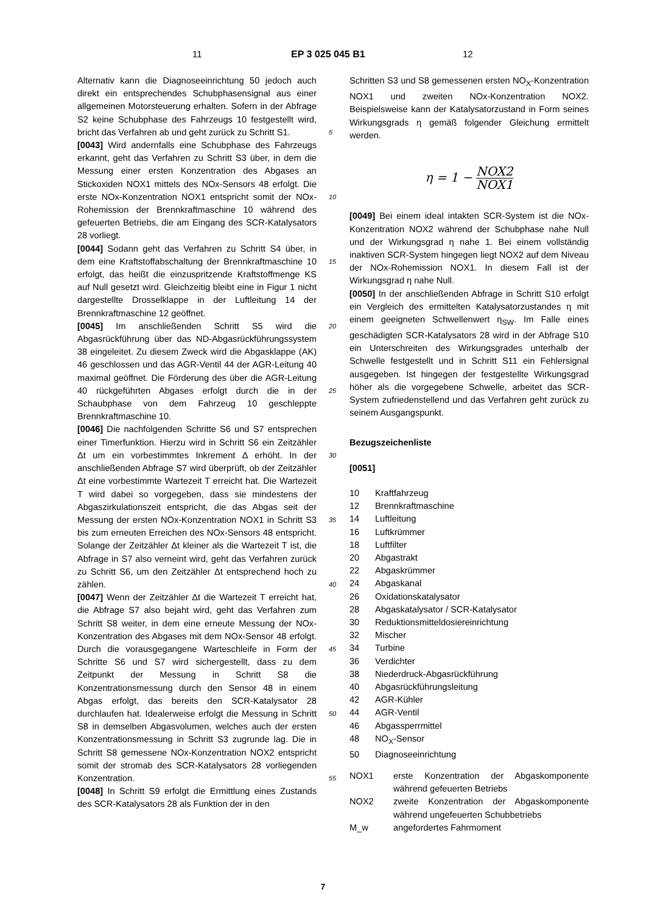11 EP 3 025 045 B1 12
Alternativ kann die Diagnoseeinrichtung 50 jedoch auch direkt ein entsprechendes Schubphasensignal aus einer allgemeinen Motorsteuerung erhalten. Sofern in der Abfrage S2 keine Schubphase des Fahrzeugs 10 festgestellt wird, bricht das Verfahren ab und geht zurück zu Schritt S1.
[0043] Wird andernfalls eine Schubphase des Fahrzeugs erkannt, geht das Verfahren zu Schritt S3 über, in dem die Messung einer ersten Konzentration des Abgases an Stickoxiden NOX1 mittels des NOx-Sensors 48 erfolgt. Die erste NOx-Konzentration NOX1 entspricht somit der NOx-Rohemission der Brennkraftmaschine 10 während des gefeuerten Betriebs, die am Eingang des SCR-Katalysators 28 vorliegt.
[0044] Sodann geht das Verfahren zu Schritt S4 über, in dem eine Kraftstoffabschaltung der Brennkraftmaschine 10 erfolgt, das heißt die einzuspritzende Kraftstoffmenge KS auf Null gesetzt wird. Gleichzeitig bleibt eine in Figur 1 nicht dargestellte Drosselklappe in der Luftleitung 14 der Brennkraftmaschine 12 geöffnet.
[0045] Im anschließenden Schritt S5 wird die Abgasrückführung über das ND-Abgasrückführungssystem 38 eingeleitet. Zu diesem Zweck wird die Abgasklappe (AK) 46 geschlossen und das AGR-Ventil 44 der AGR-Leitung 40 maximal geöffnet. Die Förderung des über die AGR-Leitung 40 rückgeführten Abgases erfolgt durch die in der Schaubphase von dem Fahrzeug 10 geschleppte Brennkraftmaschine 10.
[0046] Die nachfolgenden Schritte S6 und S7 entsprechen einer Timerfunktion. Hierzu wird in Schritt S6 ein Zeitzähler Δt um ein vorbestimmtes Inkrement Δ erhöht. In der anschließenden Abfrage S7 wird überprüft, ob der Zeitzähler Δt eine vorbestimmte Wartezeit T erreicht hat. Die Wartezeit T wird dabei so vorgegeben, dass sie mindestens der Abgaszirkulationszeit entspricht, die das Abgas seit der Messung der ersten NOx-Konzentration NOX1 in Schritt S3 bis zum erneuten Erreichen des NOx-Sensors 48 entspricht. Solange der Zeitzähler Δt kleiner als die Wartezeit T ist, die Abfrage in S7 also verneint wird, geht das Verfahren zurück zu Schritt S6, um den Zeitzähler Δt entsprechend hoch zu zählen.
[0047] Wenn der Zeitzähler Δt die Wartezeit T erreicht hat, die Abfrage S7 also bejaht wird, geht das Verfahren zum Schritt S8 weiter, in dem eine erneute Messung der NOx-Konzentration des Abgases mit dem NOx-Sensor 48 erfolgt. Durch die vorausgegangene Warteschleife in Form der Schritte S6 und S7 wird sichergestellt, dass zu dem Zeitpunkt der Messung in Schritt S8 die Konzentrationsmessung durch den Sensor 48 in einem Abgas erfolgt, das bereits den SCR-Katalysator 28 durchlaufen hat. Idealerweise erfolgt die Messung in Schritt S8 in demselben Abgasvolumen, welches auch der ersten Konzentrationsmessung in Schritt S3 zugrunde lag. Die in Schritt S8 gemessene NOx-Konzentration NOX2 entspricht somit der stromab des SCR-Katalysators 28 vorliegenden Konzentration.
[0048] In Schritt S9 erfolgt die Ermittlung eines Zustands des SCR-Katalysators 28 als Funktion der in den
Schritten S3 und S8 gemessenen ersten NO<sub>X</sub>-Konzentration NOX1 und zweiten NOx-Konzentration NOX2. Beispielsweise kann der Katalysatorzustand in Form seines Wirkungsgrads η gemäß folgender Gleichung ermittelt werden.
η = 1 − NOX2 NOX1
[0049] Bei einem ideal intakten SCR-System ist die NOx-Konzentration NOX2 während der Schubphase nahe Null und der Wirkungsgrad η nahe 1. Bei einem vollständig inaktiven SCR-System hingegen liegt NOX2 auf dem Niveau der NOx-Rohemission NOX1. In diesem Fall ist der Wirkungsgrad η nahe Null.
[0050] In der anschließenden Abfrage in Schritt S10 erfolgt ein Vergleich des ermittelten Katalysatorzustandes η mit einem geeigneten Schwellenwert η<sub>SW</sub>. Im Falle eines geschädigten SCR-Katalysators 28 wird in der Abfrage S10 ein Unterschreiten des Wirkungsgrades unterhalb der Schwelle festgestellt und in Schritt S11 ein Fehlersignal ausgegeben. Ist hingegen der festgestellte Wirkungsgrad höher als die vorgegebene Schwelle, arbeitet das SCR-System zufriedenstellend und das Verfahren geht zurück zu seinem Ausgangspunkt.
Bezugszeichenliste
[0051]
| 10 | Kraftfahrzeug |
| 12 | Brennkraftmaschine |
| 14 | Luftleitung |
| 16 | Luftkrümmer |
| 18 | Luftfilter |
| 20 | Abgastrakt |
| 22 | Abgaskrümmer |
| 24 | Abgaskanal |
| 26 | Oxidationskatalysator |
| 28 | Abgaskatalysator / SCR-Katalysator |
| 30 | Reduktionsmitteldosiereinrichtung |
| 32 | Mischer |
| 34 | Turbine |
| 36 | Verdichter |
| 38 | Niederdruck-Abgasrückführung |
| 40 | Abgasrückführungsleitung |
| 42 | AGR-Kühler |
| 44 | AGR-Ventil |
| 46 | Abgassperrmittel |
| 48 | NO<sub>X</sub>-Sensor |
| 50 | Diagnoseeinrichtung |
| NOX1 | erste Konzentration der Abgaskomponente während gefeuerten Betriebs |
| NOX2 | zweite Konzentration der Abgaskomponente während ungefeuerten Schubbetriebs |
| M_w | angefordertes Fahrmoment |
5
10
15
20
25
30
35
40
45
50
55
7